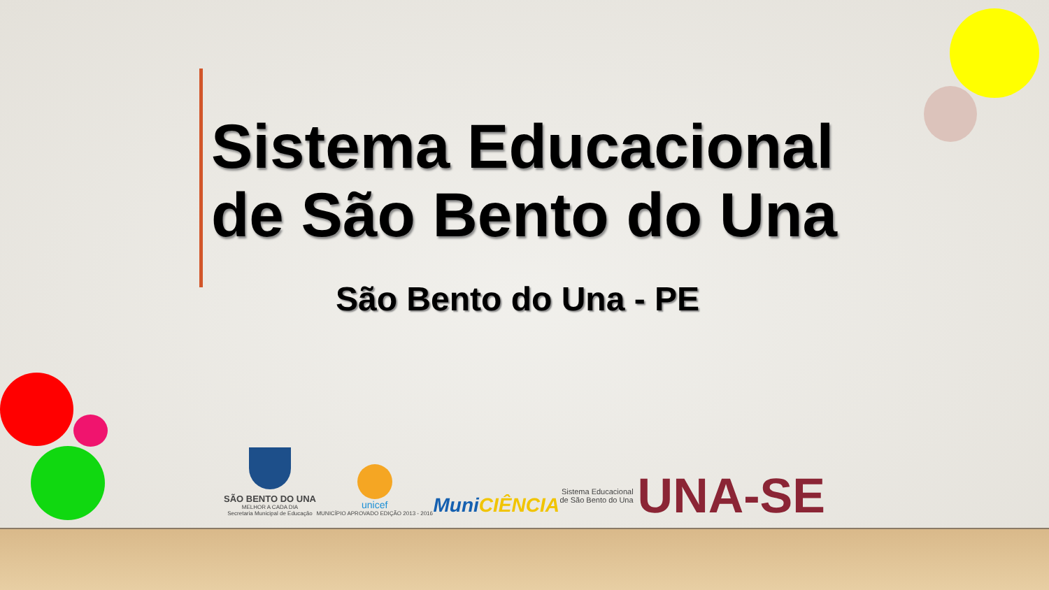Sistema Educacional
de São Bento do Una
São Bento do Una - PE
SÃO BENTO DO UNA
MELHOR A CADA DIA
Secretaria Municipal de Educação
unicef
MUNICÍPIO APROVADO EDIÇÃO 2013 - 2016
MuniCIÊNCIA
Sistema Educacional
de São Bento do Una UNA-SE